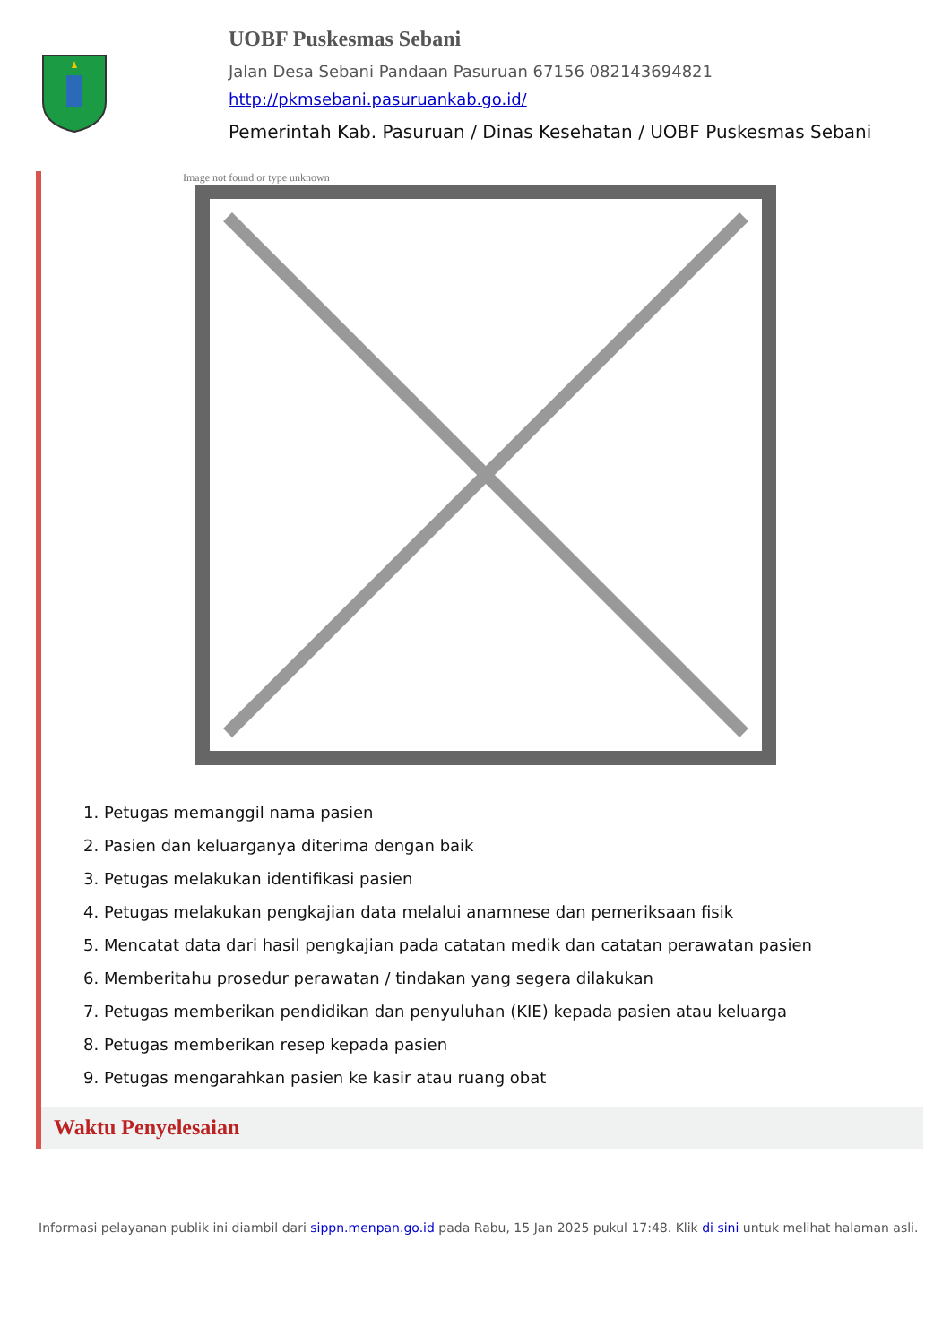UOBF Puskesmas Sebani
Jalan Desa Sebani Pandaan Pasuruan 67156 082143694821
http://pkmsebani.pasuruankab.go.id/
Pemerintah Kab. Pasuruan / Dinas Kesehatan / UOBF Puskesmas Sebani
Image not found or type unknown
1. Petugas memanggil nama pasien
2. Pasien dan keluarganya diterima dengan baik
3. Petugas melakukan identifikasi pasien
4. Petugas melakukan pengkajian data melalui anamnese dan pemeriksaan fisik
5. Mencatat data dari hasil pengkajian pada catatan medik dan catatan perawatan pasien
6. Memberitahu prosedur perawatan / tindakan yang segera dilakukan
7. Petugas memberikan pendidikan dan penyuluhan (KIE) kepada pasien atau keluarga
8. Petugas memberikan resep kepada pasien
9. Petugas mengarahkan pasien ke kasir atau ruang obat
Waktu Penyelesaian
Informasi pelayanan publik ini diambil dari sippn.menpan.go.id pada Rabu, 15 Jan 2025 pukul 17:48. Klik di sini untuk melihat halaman asli.